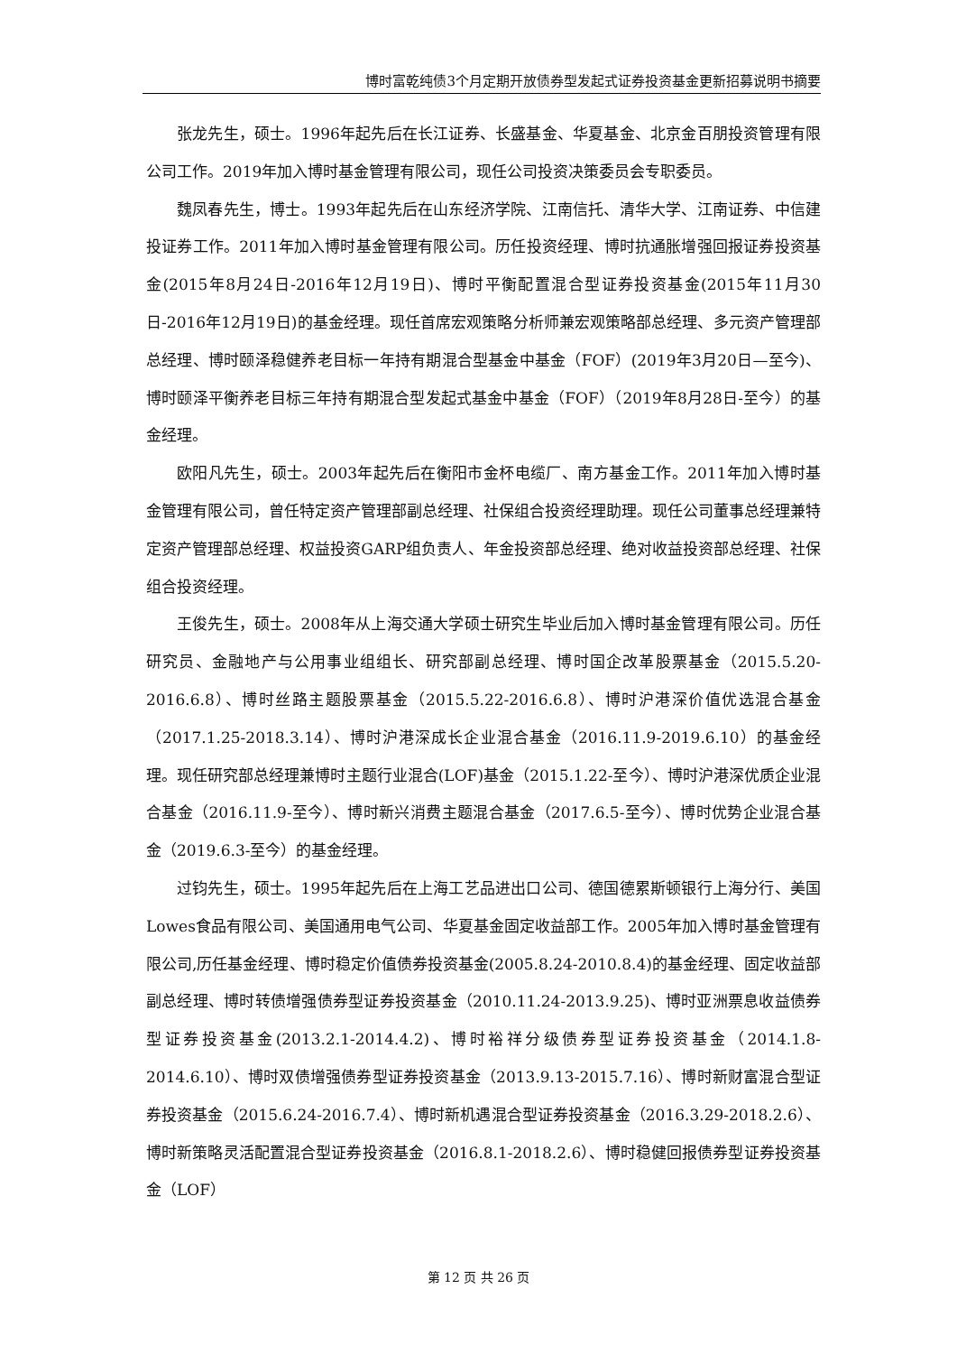博时富乾纯债3个月定期开放债券型发起式证券投资基金更新招募说明书摘要
张龙先生，硕士。1996年起先后在长江证券、长盛基金、华夏基金、北京金百朋投资管理有限公司工作。2019年加入博时基金管理有限公司，现任公司投资决策委员会专职委员。
魏凤春先生，博士。1993年起先后在山东经济学院、江南信托、清华大学、江南证券、中信建投证券工作。2011年加入博时基金管理有限公司。历任投资经理、博时抗通胀增强回报证券投资基金(2015年8月24日-2016年12月19日)、博时平衡配置混合型证券投资基金(2015年11月30日-2016年12月19日)的基金经理。现任首席宏观策略分析师兼宏观策略部总经理、多元资产管理部总经理、博时颐泽稳健养老目标一年持有期混合型基金中基金（FOF）(2019年3月20日—至今)、博时颐泽平衡养老目标三年持有期混合型发起式基金中基金（FOF）（2019年8月28日-至今）的基金经理。
欧阳凡先生，硕士。2003年起先后在衡阳市金杯电缆厂、南方基金工作。2011年加入博时基金管理有限公司，曾任特定资产管理部副总经理、社保组合投资经理助理。现任公司董事总经理兼特定资产管理部总经理、权益投资GARP组负责人、年金投资部总经理、绝对收益投资部总经理、社保组合投资经理。
王俊先生，硕士。2008年从上海交通大学硕士研究生毕业后加入博时基金管理有限公司。历任研究员、金融地产与公用事业组组长、研究部副总经理、博时国企改革股票基金（2015.5.20-2016.6.8）、博时丝路主题股票基金（2015.5.22-2016.6.8）、博时沪港深价值优选混合基金（2017.1.25-2018.3.14）、博时沪港深成长企业混合基金（2016.11.9-2019.6.10）的基金经理。现任研究部总经理兼博时主题行业混合(LOF)基金（2015.1.22-至今）、博时沪港深优质企业混合基金（2016.11.9-至今）、博时新兴消费主题混合基金（2017.6.5-至今）、博时优势企业混合基金（2019.6.3-至今）的基金经理。
过钧先生，硕士。1995年起先后在上海工艺品进出口公司、德国德累斯顿银行上海分行、美国Lowes食品有限公司、美国通用电气公司、华夏基金固定收益部工作。2005年加入博时基金管理有限公司,历任基金经理、博时稳定价值债券投资基金(2005.8.24-2010.8.4)的基金经理、固定收益部副总经理、博时转债增强债券型证券投资基金（2010.11.24-2013.9.25)、博时亚洲票息收益债券型证券投资基金(2013.2.1-2014.4.2)、博时裕祥分级债券型证券投资基金（2014.1.8-2014.6.10）、博时双债增强债券型证券投资基金（2013.9.13-2015.7.16）、博时新财富混合型证券投资基金（2015.6.24-2016.7.4）、博时新机遇混合型证券投资基金（2016.3.29-2018.2.6）、博时新策略灵活配置混合型证券投资基金（2016.8.1-2018.2.6）、博时稳健回报债券型证券投资基金（LOF）
第 12 页 共 26 页